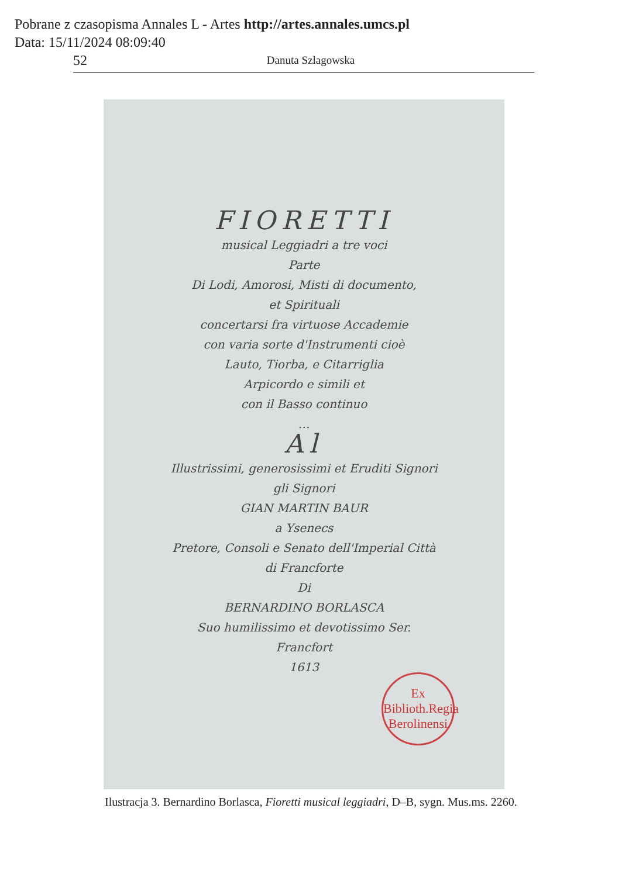Pobrane z czasopisma Annales L - Artes http://artes.annales.umcs.pl
Data: 15/11/2024 08:09:40
52
Danuta Szlagowska
FIORETTI
musical Leggiadri a tre voci
Parte
Di Lodi, Amorosi, Misti di documento,
et Spirituali
concertarsi fra virtuose Accademie
con varia sorte d'Instrumenti cioè
Lauto, Tiorba, e Citarriglia
Arpicordo e simili et
con il Basso continuo
…
Al
Illustrissimi, generosissimi et Eruditi Signori
gli Signori
GIAN MARTIN BAUR
a Ysenecs
Pretore, Consoli e Senato dell'Imperial Città
di Francforte
Di
BERNARDINO BORLASCA
Suo humilissimo et devotissimo Ser.
Francfort
1613
Ex
Biblioth.Regia
Berolinensi
Ilustracja 3. Bernardino Borlasca, Fioretti musical leggiadri, D–B, sygn. Mus.ms. 2260.